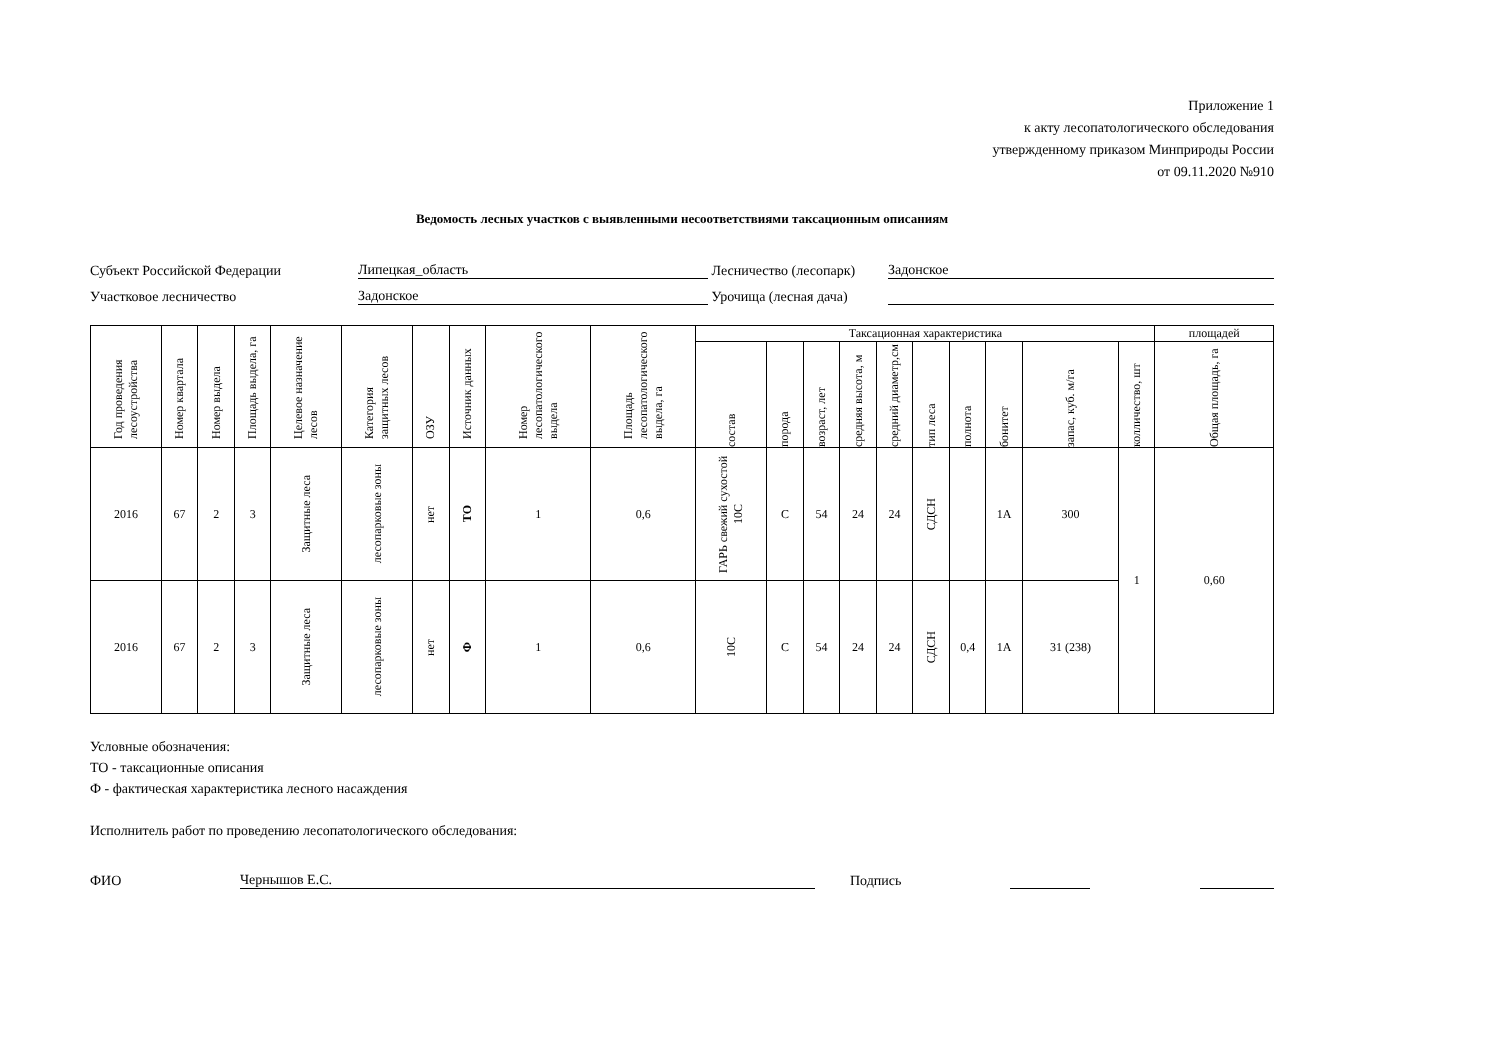Приложение 1
к акту лесопатологического обследования
утвержденному приказом Минприроды России
от 09.11.2020 №910
Ведомость лесных участков с выявленными несоответствиями таксационным описаниям
Субъект Российской Федерации
Липецкая_область
Лесничество (лесопарк)
Задонское
Участковое лесничество
Задонское
Урочища (лесная дача)
| Год проведения лесоустройства | Номер квартала | Номер выдела | Площадь выдела, га | Целевое назначение лесов | Категория защитных лесов | ОЗУ | Источник данных | Номер лесопатологического выдела | Площадь лесопатологического выдела, га | Таксационная характеристика | | | | | | | | | | площадей |
| --- | --- | --- | --- | --- | --- | --- | --- | --- | --- | --- | --- | --- | --- | --- | --- | --- | --- | --- | --- | --- |
| | | | | | | | | | | состав | порода | возраст, лет | средняя высота, м | средний диаметр,см | тип леса | полнота | бонитет | запас, куб. м/га | колличество, шт | Общая площадь, га |
| 2016 | 67 | 2 | 3 | Защитные леса | лесопарковые зоны | нет | ТО | 1 | 0,6 | ГАРЬ свежий сухостой 10С | С | 54 | 24 | 24 | СДСН | | 1А | 300 | 1 | 0,60 |
| 2016 | 67 | 2 | 3 | Защитные леса | лесопарковые зоны | нет | Ф | 1 | 0,6 | 10С | С | 54 | 24 | 24 | СДСН | 0,4 | 1А | 31 (238) | | |
Условные обозначения:
ТО - таксационные описания
Ф - фактическая характеристика лесного насаждения
Исполнитель работ по проведению лесопатологического обследования:
ФИО
Чернышов Е.С.
Подпись